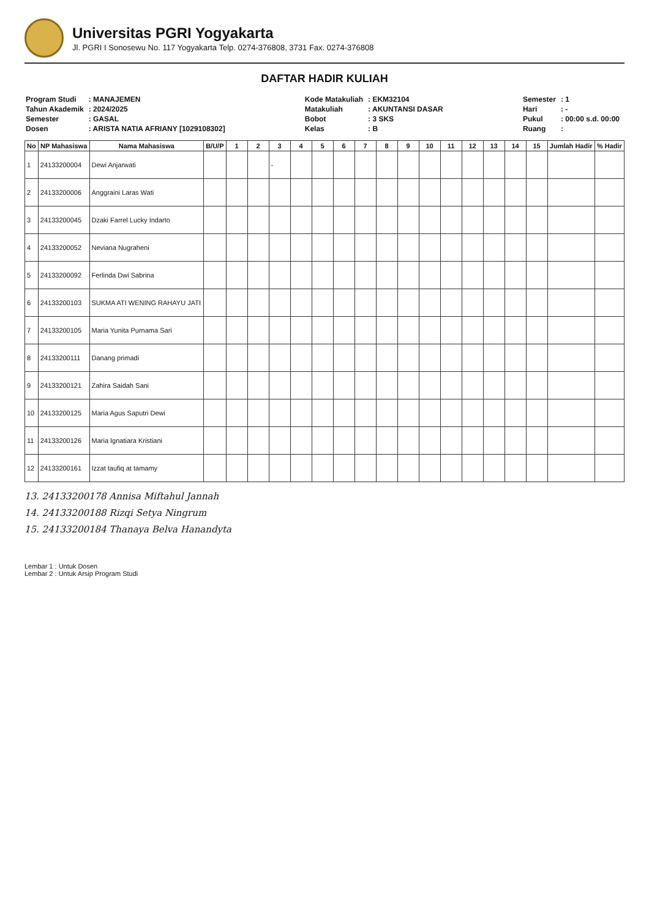Universitas PGRI Yogyakarta
Jl. PGRI I Sonosewu No. 117 Yogyakarta Telp. 0274-376808, 3731 Fax. 0274-376808
DAFTAR HADIR KULIAH
| Program Studi | : MANAJEMEN |
| Tahun Akademik | : 2024/2025 |
| Semester | : GASAL |
| Dosen | : ARISTA NATIA AFRIANY [1029108302] |
| Kode Matakuliah | : EKM32104 |
| Matakuliah | : AKUNTANSI DASAR |
| Bobot | : 3 SKS |
| Kelas | : B |
| Semester | : 1 |
| Hari | : - |
| Pukul | : 00:00 s.d. 00:00 |
| Ruang | : |
| No | NP Mahasiswa | Nama Mahasiswa | B/U/P | 1 | 2 | 3 | 4 | 5 | 6 | 7 | 8 | 9 | 10 | 11 | 12 | 13 | 14 | 15 | Jumlah Hadir | % Hadir |
| --- | --- | --- | --- | --- | --- | --- | --- | --- | --- | --- | --- | --- | --- | --- | --- | --- | --- | --- | --- | --- |
| 1 | 24133200004 | Dewi Anjarwati | | | | - | | | | | | | | | | | | | | |
| 2 | 24133200006 | Anggraini Laras Wati | | | | | | | | | | | | | | | | | | |
| 3 | 24133200045 | Dzaki Farrel Lucky Indarto | | | | | | | | | | | | | | | | | | |
| 4 | 24133200052 | Neviana Nugraheni | | | | | | | | | | | | | | | | | | |
| 5 | 24133200092 | Ferlinda Dwi Sabrina | | | | | | | | | | | | | | | | | | |
| 6 | 24133200103 | SUKMA ATI WENING RAHAYU JATI | | | | | | | | | | | | | | | | | | |
| 7 | 24133200105 | Maria Yunita Purnama Sari | | | | | | | | | | | | | | | | | | |
| 8 | 24133200111 | Danang primadi | | | | | | | | | | | | | | | | | | |
| 9 | 24133200121 | Zahira Saidah Sani | | | | | | | | | | | | | | | | | | |
| 10 | 24133200125 | Maria Agus Saputri Dewi | | | | | | | | | | | | | | | | | | |
| 11 | 24133200126 | Maria Ignatiara Kristiani | | | | | | | | | | | | | | | | | | |
| 12 | 24133200161 | Izzat taufiq at tamamy | | | | | | | | | | | | | | | | | | |
13. 24133200178 Annisa Miftahul Jannah
14. 24133200188 Rizqi Setya Ningrum
15. 24133200184 Thanaya Belva Hanandyta
Lembar 1 : Untuk Dosen
Lembar 2 : Untuk Arsip Program Studi